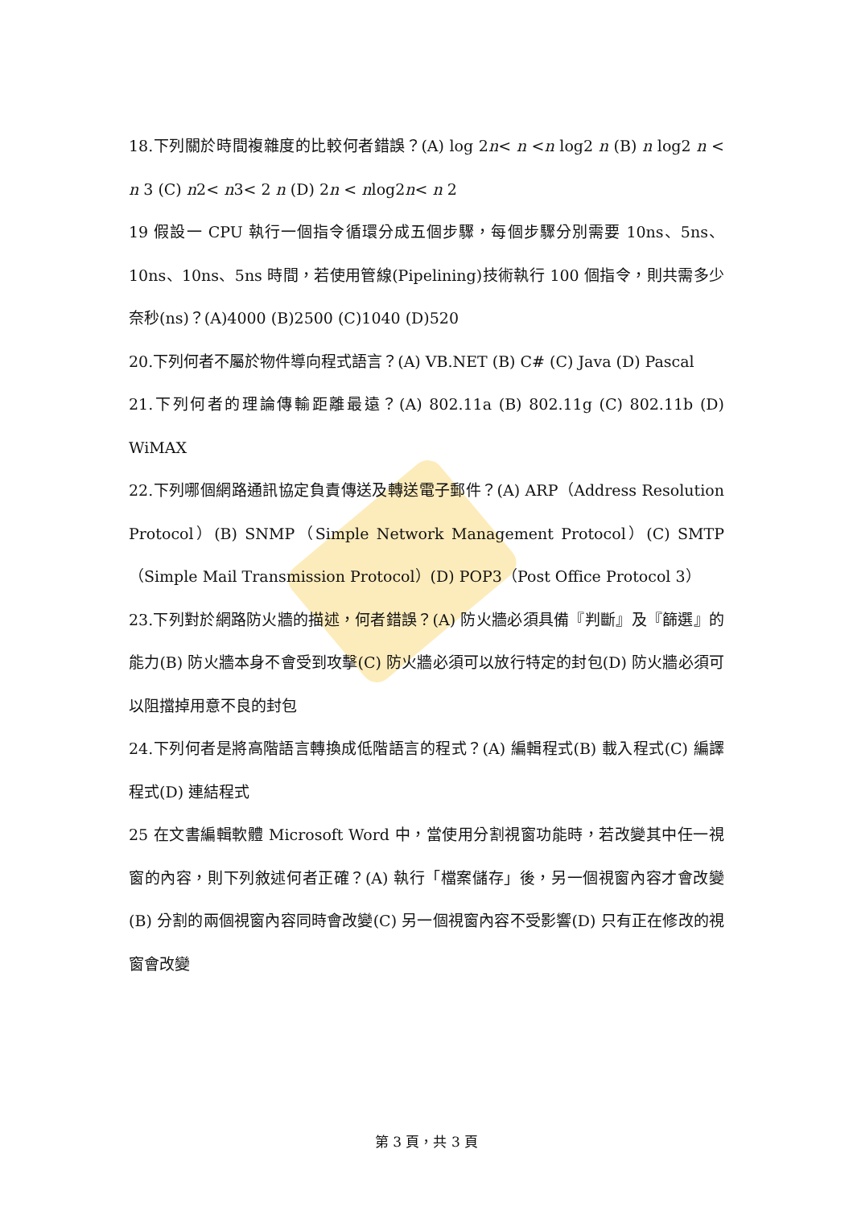18.下列關於時間複雜度的比較何者錯誤？(A) log 2n< n <n log2 n (B) n log2 n < n 3 (C) n2< n3< 2 n (D) 2n < nlog2n< n 2
19 假設一 CPU 執行一個指令循環分成五個步驟，每個步驟分別需要 10ns、5ns、10ns、10ns、5ns 時間，若使用管線(Pipelining)技術執行 100 個指令，則共需多少奈秒(ns)？(A)4000 (B)2500 (C)1040 (D)520
20.下列何者不屬於物件導向程式語言？(A) VB.NET (B) C# (C) Java (D) Pascal
21.下列何者的理論傳輸距離最遠？(A) 802.11a (B) 802.11g (C) 802.11b (D) WiMAX
22.下列哪個網路通訊協定負責傳送及轉送電子郵件？(A) ARP（Address Resolution Protocol）(B) SNMP（Simple Network Management Protocol）(C) SMTP（Simple Mail Transmission Protocol）(D) POP3（Post Office Protocol 3）
23.下列對於網路防火牆的描述，何者錯誤？(A) 防火牆必須具備『判斷』及『篩選』的能力(B) 防火牆本身不會受到攻擊(C) 防火牆必須可以放行特定的封包(D) 防火牆必須可以阻擋掉用意不良的封包
24.下列何者是將高階語言轉換成低階語言的程式？(A) 編輯程式(B) 載入程式(C) 編譯程式(D) 連結程式
25 在文書編輯軟體 Microsoft Word 中，當使用分割視窗功能時，若改變其中任一視窗的內容，則下列敘述何者正確？(A) 執行「檔案儲存」後，另一個視窗內容才會改變(B) 分割的兩個視窗內容同時會改變(C) 另一個視窗內容不受影響(D) 只有正在修改的視窗會改變
第 3 頁，共 3 頁